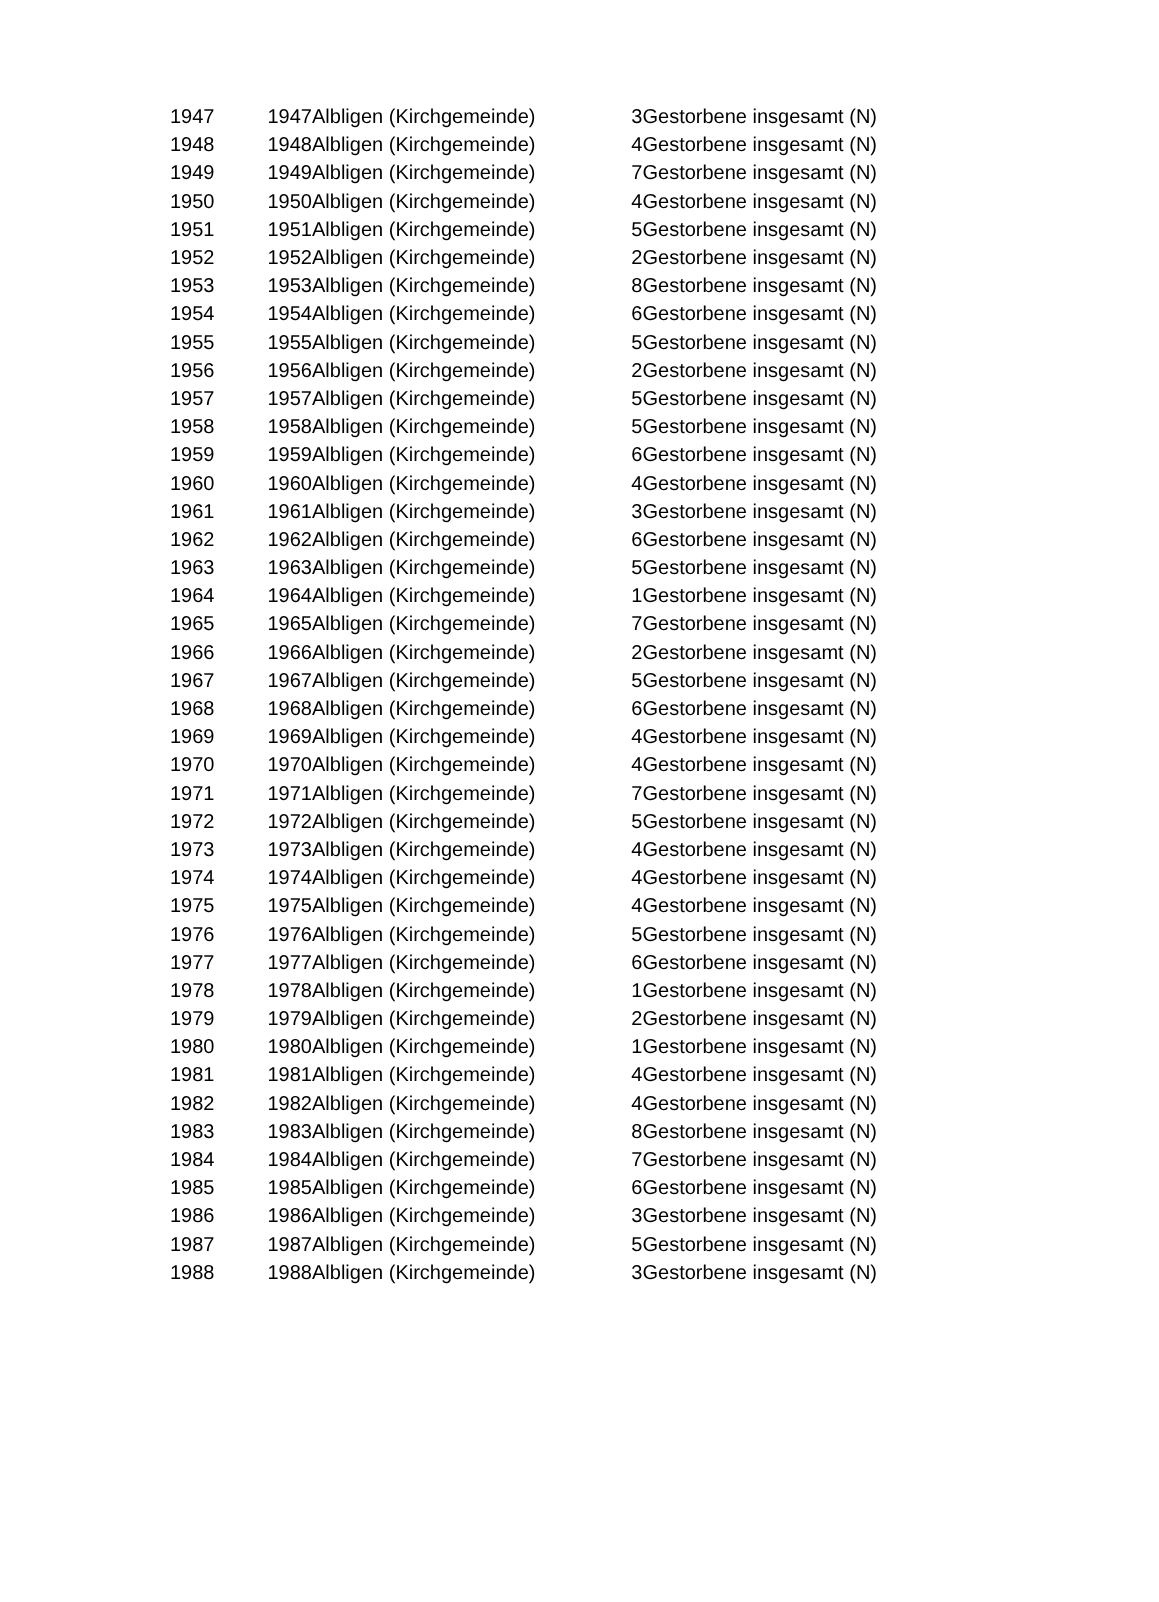| 1947 | 1947 | Albligen (Kirchgemeinde) | 3 | Gestorbene insgesamt (N) |
| 1948 | 1948 | Albligen (Kirchgemeinde) | 4 | Gestorbene insgesamt (N) |
| 1949 | 1949 | Albligen (Kirchgemeinde) | 7 | Gestorbene insgesamt (N) |
| 1950 | 1950 | Albligen (Kirchgemeinde) | 4 | Gestorbene insgesamt (N) |
| 1951 | 1951 | Albligen (Kirchgemeinde) | 5 | Gestorbene insgesamt (N) |
| 1952 | 1952 | Albligen (Kirchgemeinde) | 2 | Gestorbene insgesamt (N) |
| 1953 | 1953 | Albligen (Kirchgemeinde) | 8 | Gestorbene insgesamt (N) |
| 1954 | 1954 | Albligen (Kirchgemeinde) | 6 | Gestorbene insgesamt (N) |
| 1955 | 1955 | Albligen (Kirchgemeinde) | 5 | Gestorbene insgesamt (N) |
| 1956 | 1956 | Albligen (Kirchgemeinde) | 2 | Gestorbene insgesamt (N) |
| 1957 | 1957 | Albligen (Kirchgemeinde) | 5 | Gestorbene insgesamt (N) |
| 1958 | 1958 | Albligen (Kirchgemeinde) | 5 | Gestorbene insgesamt (N) |
| 1959 | 1959 | Albligen (Kirchgemeinde) | 6 | Gestorbene insgesamt (N) |
| 1960 | 1960 | Albligen (Kirchgemeinde) | 4 | Gestorbene insgesamt (N) |
| 1961 | 1961 | Albligen (Kirchgemeinde) | 3 | Gestorbene insgesamt (N) |
| 1962 | 1962 | Albligen (Kirchgemeinde) | 6 | Gestorbene insgesamt (N) |
| 1963 | 1963 | Albligen (Kirchgemeinde) | 5 | Gestorbene insgesamt (N) |
| 1964 | 1964 | Albligen (Kirchgemeinde) | 1 | Gestorbene insgesamt (N) |
| 1965 | 1965 | Albligen (Kirchgemeinde) | 7 | Gestorbene insgesamt (N) |
| 1966 | 1966 | Albligen (Kirchgemeinde) | 2 | Gestorbene insgesamt (N) |
| 1967 | 1967 | Albligen (Kirchgemeinde) | 5 | Gestorbene insgesamt (N) |
| 1968 | 1968 | Albligen (Kirchgemeinde) | 6 | Gestorbene insgesamt (N) |
| 1969 | 1969 | Albligen (Kirchgemeinde) | 4 | Gestorbene insgesamt (N) |
| 1970 | 1970 | Albligen (Kirchgemeinde) | 4 | Gestorbene insgesamt (N) |
| 1971 | 1971 | Albligen (Kirchgemeinde) | 7 | Gestorbene insgesamt (N) |
| 1972 | 1972 | Albligen (Kirchgemeinde) | 5 | Gestorbene insgesamt (N) |
| 1973 | 1973 | Albligen (Kirchgemeinde) | 4 | Gestorbene insgesamt (N) |
| 1974 | 1974 | Albligen (Kirchgemeinde) | 4 | Gestorbene insgesamt (N) |
| 1975 | 1975 | Albligen (Kirchgemeinde) | 4 | Gestorbene insgesamt (N) |
| 1976 | 1976 | Albligen (Kirchgemeinde) | 5 | Gestorbene insgesamt (N) |
| 1977 | 1977 | Albligen (Kirchgemeinde) | 6 | Gestorbene insgesamt (N) |
| 1978 | 1978 | Albligen (Kirchgemeinde) | 1 | Gestorbene insgesamt (N) |
| 1979 | 1979 | Albligen (Kirchgemeinde) | 2 | Gestorbene insgesamt (N) |
| 1980 | 1980 | Albligen (Kirchgemeinde) | 1 | Gestorbene insgesamt (N) |
| 1981 | 1981 | Albligen (Kirchgemeinde) | 4 | Gestorbene insgesamt (N) |
| 1982 | 1982 | Albligen (Kirchgemeinde) | 4 | Gestorbene insgesamt (N) |
| 1983 | 1983 | Albligen (Kirchgemeinde) | 8 | Gestorbene insgesamt (N) |
| 1984 | 1984 | Albligen (Kirchgemeinde) | 7 | Gestorbene insgesamt (N) |
| 1985 | 1985 | Albligen (Kirchgemeinde) | 6 | Gestorbene insgesamt (N) |
| 1986 | 1986 | Albligen (Kirchgemeinde) | 3 | Gestorbene insgesamt (N) |
| 1987 | 1987 | Albligen (Kirchgemeinde) | 5 | Gestorbene insgesamt (N) |
| 1988 | 1988 | Albligen (Kirchgemeinde) | 3 | Gestorbene insgesamt (N) |